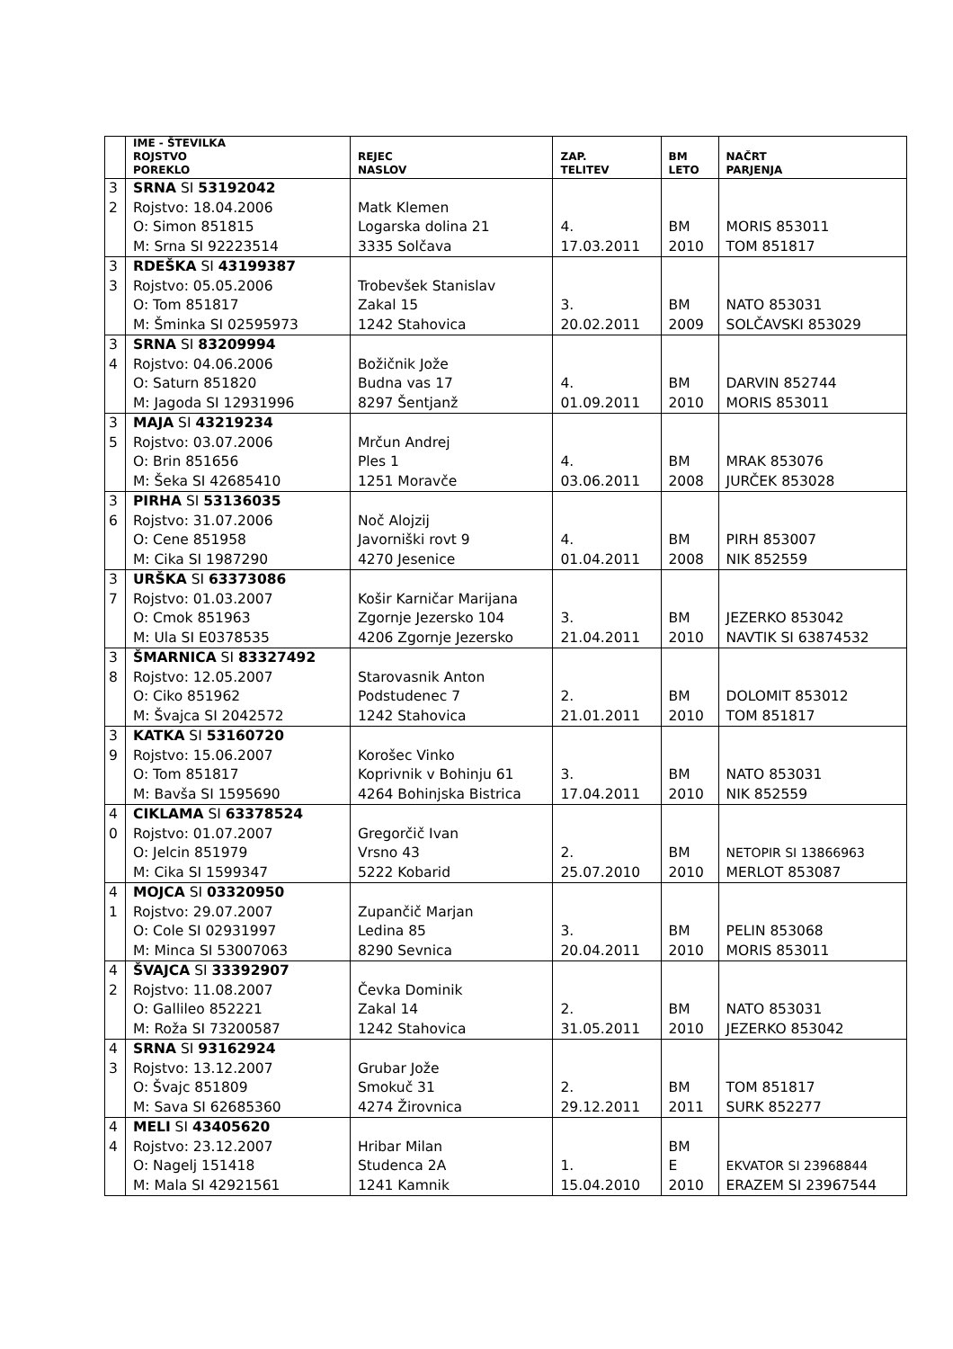| | IME - ŠTEVILKA ROJSTVO POREKLO | REJEC NASLOV | ZAP. TELITEV | BM LETO | NAČRT PARJENJA |
| --- | --- | --- | --- | --- | --- |
| 3 2 | SRNA SI 53192042 Rojstvo: 18.04.2006 O: Simon 851815 M: Srna SI 92223514 | Matk Klemen Logarska dolina 21 3335 Solčava | 4. 17.03.2011 | BM 2010 | MORIS 853011 TOM 851817 |
| 3 3 | RDEŠKA SI 43199387 Rojstvo: 05.05.2006 O: Tom 851817 M: Šminka SI 02595973 | Trobevšek Stanislav Zakal 15 1242 Stahovica | 3. 20.02.2011 | BM 2009 | NATO 853031 SOLČAVSKI 853029 |
| 3 4 | SRNA SI 83209994 Rojstvo: 04.06.2006 O: Saturn 851820 M: Jagoda SI 12931996 | Božičnik Jože Budna vas 17 8297 Šentjanž | 4. 01.09.2011 | BM 2010 | DARVIN 852744 MORIS 853011 |
| 3 5 | MAJA SI 43219234 Rojstvo: 03.07.2006 O: Brin 851656 M: Šeka SI 42685410 | Mrčun Andrej Ples 1 1251 Moravče | 4. 03.06.2011 | BM 2008 | MRAK 853076 JURČEK 853028 |
| 3 6 | PIRHA SI 53136035 Rojstvo: 31.07.2006 O: Cene 851958 M: Cika SI 1987290 | Noč Alojzij Javorniški rovt 9 4270 Jesenice | 4. 01.04.2011 | BM 2008 | PIRH 853007 NIK 852559 |
| 3 7 | URŠKA SI 63373086 Rojstvo: 01.03.2007 O: Cmok 851963 M: Ula SI E0378535 | Košir Karničar Marijana Zgornje Jezersko 104 4206 Zgornje Jezersko | 3. 21.04.2011 | BM 2010 | JEZERKO 853042 NAVTIK SI 63874532 |
| 3 8 | ŠMARNICA SI 83327492 Rojstvo: 12.05.2007 O: Ciko 851962 M: Švajca SI 2042572 | Starovasnik Anton Podstudenec 7 1242 Stahovica | 2. 21.01.2011 | BM 2010 | DOLOMIT 853012 TOM 851817 |
| 3 9 | KATKA SI 53160720 Rojstvo: 15.06.2007 O: Tom 851817 M: Bavša SI 1595690 | Korošec Vinko Koprivnik v Bohinju 61 4264 Bohinjska Bistrica | 3. 17.04.2011 | BM 2010 | NATO 853031 NIK 852559 |
| 4 0 | CIKLAMA SI 63378524 Rojstvo: 01.07.2007 O: Jelcin 851979 M: Cika SI 1599347 | Gregorčič Ivan Vrsno 43 5222 Kobarid | 2. 25.07.2010 | BM 2010 | NETOPIR SI 13866963 MERLOT 853087 |
| 4 1 | MOJCA SI 03320950 Rojstvo: 29.07.2007 O: Cole SI 02931997 M: Minca SI 53007063 | Zupančič Marjan Ledina 85 8290 Sevnica | 3. 20.04.2011 | BM 2010 | PELIN 853068 MORIS 853011 |
| 4 2 | ŠVAJCA SI 33392907 Rojstvo: 11.08.2007 O: Gallileo 852221 M: Roža SI 73200587 | Čevka Dominik Zakal 14 1242 Stahovica | 2. 31.05.2011 | BM 2010 | NATO 853031 JEZERKO 853042 |
| 4 3 | SRNA SI 93162924 Rojstvo: 13.12.2007 O: Švajc 851809 M: Sava SI 62685360 | Grubar Jože Smokuč 31 4274 Žirovnica | 2. 29.12.2011 | BM 2011 | TOM 851817 SURK 852277 |
| 4 4 | MELI SI 43405620 Rojstvo: 23.12.2007 O: Nagelj 151418 M: Mala SI 42921561 | Hribar Milan Studenca 2A 1241 Kamnik | 1. 15.04.2010 | BM E 2010 | EKVATOR SI 23968844 ERAZEM SI 23967544 |